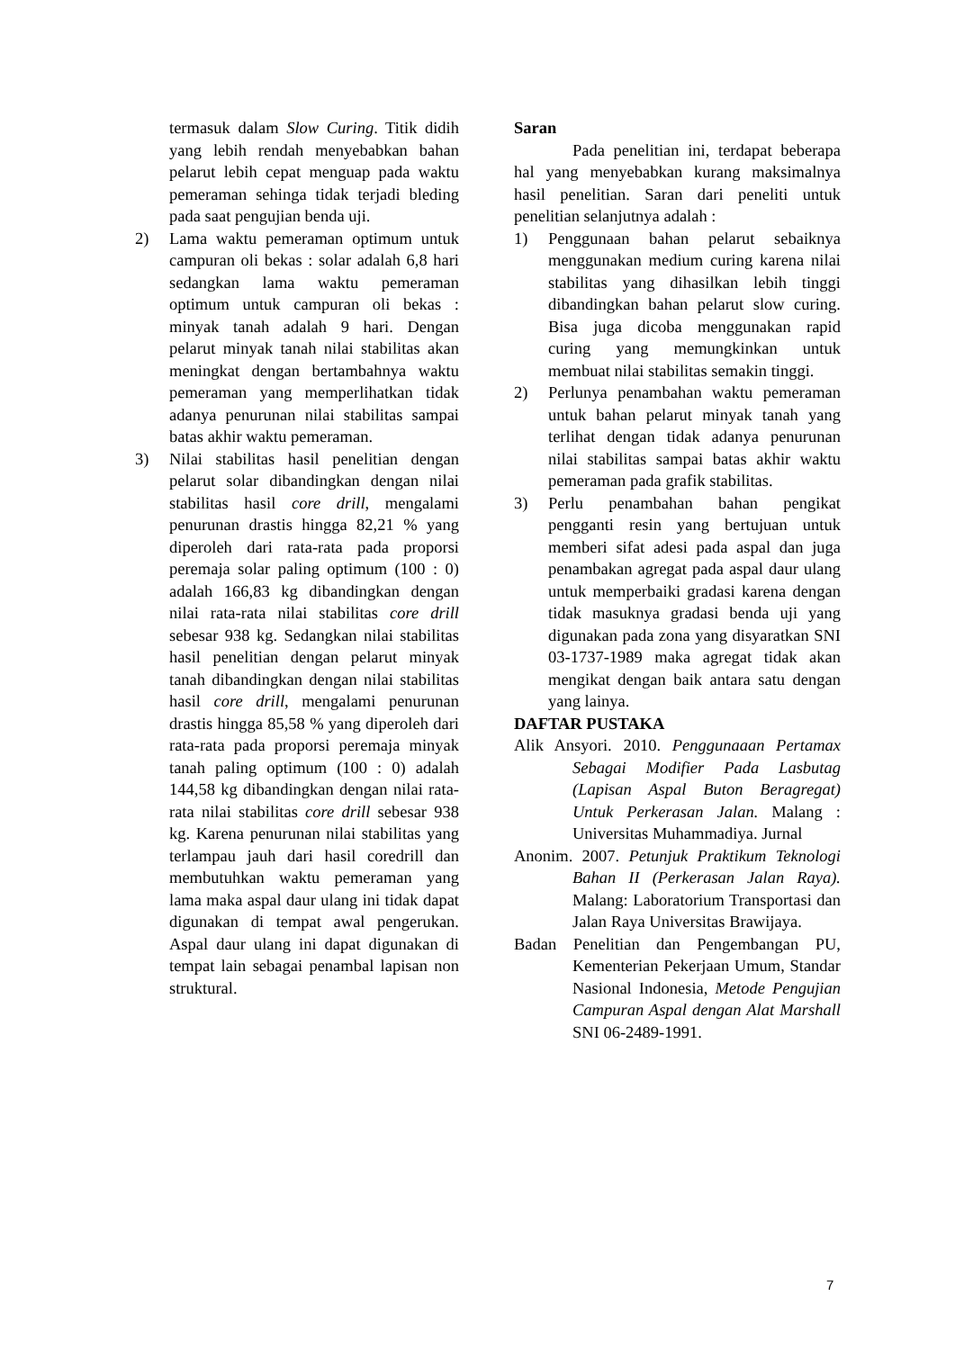termasuk dalam Slow Curing. Titik didih yang lebih rendah menyebabkan bahan pelarut lebih cepat menguap pada waktu pemeraman sehinga tidak terjadi bleding pada saat pengujian benda uji.
2) Lama waktu pemeraman optimum untuk campuran oli bekas : solar adalah 6,8 hari sedangkan lama waktu pemeraman optimum untuk campuran oli bekas : minyak tanah adalah 9 hari. Dengan pelarut minyak tanah nilai stabilitas akan meningkat dengan bertambahnya waktu pemeraman yang memperlihatkan tidak adanya penurunan nilai stabilitas sampai batas akhir waktu pemeraman.
3) Nilai stabilitas hasil penelitian dengan pelarut solar dibandingkan dengan nilai stabilitas hasil core drill, mengalami penurunan drastis hingga 82,21 % yang diperoleh dari rata-rata pada proporsi peremaja solar paling optimum (100 : 0) adalah 166,83 kg dibandingkan dengan nilai rata-rata nilai stabilitas core drill sebesar 938 kg. Sedangkan nilai stabilitas hasil penelitian dengan pelarut minyak tanah dibandingkan dengan nilai stabilitas hasil core drill, mengalami penurunan drastis hingga 85,58 % yang diperoleh dari rata-rata pada proporsi peremaja minyak tanah paling optimum (100 : 0) adalah 144,58 kg dibandingkan dengan nilai rata-rata nilai stabilitas core drill sebesar 938 kg. Karena penurunan nilai stabilitas yang terlampau jauh dari hasil coredrill dan membutuhkan waktu pemeraman yang lama maka aspal daur ulang ini tidak dapat digunakan di tempat awal pengerukan. Aspal daur ulang ini dapat digunakan di tempat lain sebagai penambal lapisan non struktural.
Saran
Pada penelitian ini, terdapat beberapa hal yang menyebabkan kurang maksimalnya hasil penelitian. Saran dari peneliti untuk penelitian selanjutnya adalah :
1) Penggunaan bahan pelarut sebaiknya menggunakan medium curing karena nilai stabilitas yang dihasilkan lebih tinggi dibandingkan bahan pelarut slow curing. Bisa juga dicoba menggunakan rapid curing yang memungkinkan untuk membuat nilai stabilitas semakin tinggi.
2) Perlunya penambahan waktu pemeraman untuk bahan pelarut minyak tanah yang terlihat dengan tidak adanya penurunan nilai stabilitas sampai batas akhir waktu pemeraman pada grafik stabilitas.
3) Perlu penambahan bahan pengikat pengganti resin yang bertujuan untuk memberi sifat adesi pada aspal dan juga penambakan agregat pada aspal daur ulang untuk memperbaiki gradasi karena dengan tidak masuknya gradasi benda uji yang digunakan pada zona yang disyaratkan SNI 03-1737-1989 maka agregat tidak akan mengikat dengan baik antara satu dengan yang lainya.
DAFTAR PUSTAKA
Alik Ansyori. 2010. Penggunaaan Pertamax Sebagai Modifier Pada Lasbutag (Lapisan Aspal Buton Beragregat) Untuk Perkerasan Jalan. Malang : Universitas Muhammadiya. Jurnal
Anonim. 2007. Petunjuk Praktikum Teknologi Bahan II (Perkerasan Jalan Raya). Malang: Laboratorium Transportasi dan Jalan Raya Universitas Brawijaya.
Badan Penelitian dan Pengembangan PU, Kementerian Pekerjaan Umum, Standar Nasional Indonesia, Metode Pengujian Campuran Aspal dengan Alat Marshall SNI 06-2489-1991.
7